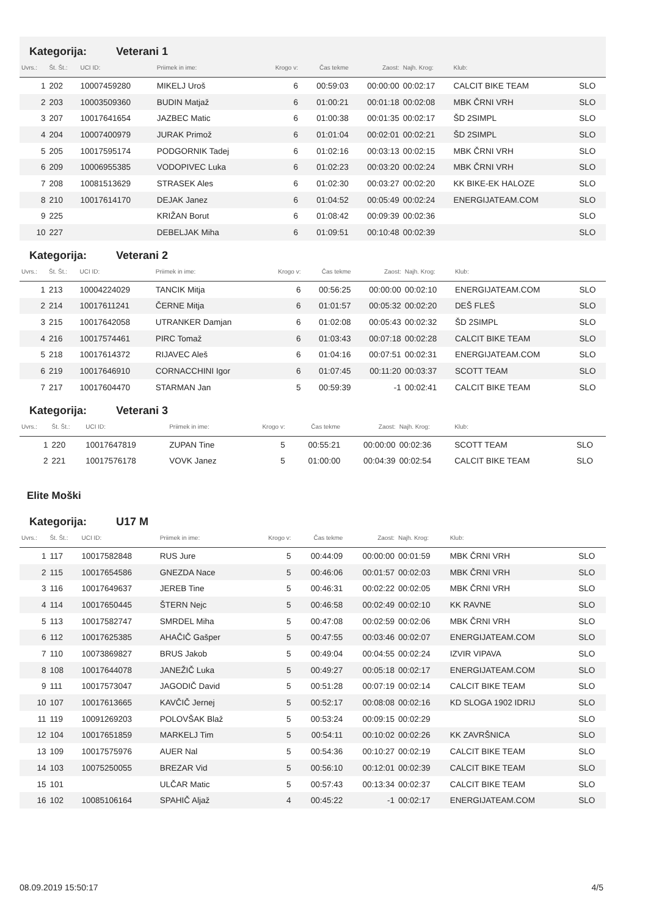Kategorija: Veterani 1
| Uvrs.: | Št. Št.: | UCI ID: | Priimek in ime: | Krogo v: | Čas tekme | Zaost: | Najh. Krog: | Klub: | |
| --- | --- | --- | --- | --- | --- | --- | --- | --- | --- |
| 1 | 202 | 10007459280 | MIKELJ Uroš | 6 | 00:59:03 | 00:00:00 | 00:02:17 | CALCIT BIKE TEAM | SLO |
| 2 | 203 | 10003509360 | BUDIN Matjaž | 6 | 01:00:21 | 00:01:18 | 00:02:08 | MBK ČRNI VRH | SLO |
| 3 | 207 | 10017641654 | JAZBEC Matic | 6 | 01:00:38 | 00:01:35 | 00:02:17 | ŠD 2SIMPL | SLO |
| 4 | 204 | 10007400979 | JURAK Primož | 6 | 01:01:04 | 00:02:01 | 00:02:21 | ŠD 2SIMPL | SLO |
| 5 | 205 | 10017595174 | PODGORNIK Tadej | 6 | 01:02:16 | 00:03:13 | 00:02:15 | MBK ČRNI VRH | SLO |
| 6 | 209 | 10006955385 | VODOPIVEC Luka | 6 | 01:02:23 | 00:03:20 | 00:02:24 | MBK ČRNI VRH | SLO |
| 7 | 208 | 10081513629 | STRASEK Ales | 6 | 01:02:30 | 00:03:27 | 00:02:20 | KK BIKE-EK HALOZE | SLO |
| 8 | 210 | 10017614170 | DEJAK Janez | 6 | 01:04:52 | 00:05:49 | 00:02:24 | ENERGIJATEAM.COM | SLO |
| 9 | 225 | | KRIŽAN Borut | 6 | 01:08:42 | 00:09:39 | 00:02:36 | | SLO |
| 10 | 227 | | DEBELJAK Miha | 6 | 01:09:51 | 00:10:48 | 00:02:39 | | SLO |
Kategorija: Veterani 2
| Uvrs.: | Št. Št.: | UCI ID: | Priimek in ime: | Krogo v: | Čas tekme | Zaost: | Najh. Krog: | Klub: | |
| --- | --- | --- | --- | --- | --- | --- | --- | --- | --- |
| 1 | 213 | 10004224029 | TANCIK Mitja | 6 | 00:56:25 | 00:00:00 | 00:02:10 | ENERGIJATEAM.COM | SLO |
| 2 | 214 | 10017611241 | ČERNE Mitja | 6 | 01:01:57 | 00:05:32 | 00:02:20 | DEŠ FLEŠ | SLO |
| 3 | 215 | 10017642058 | UTRANKER Damjan | 6 | 01:02:08 | 00:05:43 | 00:02:32 | ŠD 2SIMPL | SLO |
| 4 | 216 | 10017574461 | PIRC Tomaž | 6 | 01:03:43 | 00:07:18 | 00:02:28 | CALCIT BIKE TEAM | SLO |
| 5 | 218 | 10017614372 | RIJAVEC Aleš | 6 | 01:04:16 | 00:07:51 | 00:02:31 | ENERGIJATEAM.COM | SLO |
| 6 | 219 | 10017646910 | CORNACCHINI Igor | 6 | 01:07:45 | 00:11:20 | 00:03:37 | SCOTT TEAM | SLO |
| 7 | 217 | 10017604470 | STARMAN Jan | 5 | 00:59:39 | -1 | 00:02:41 | CALCIT BIKE TEAM | SLO |
Kategorija: Veterani 3
| Uvrs.: | Št. Št.: | UCI ID: | Priimek in ime: | Krogo v: | Čas tekme | Zaost: | Najh. Krog: | Klub: | |
| --- | --- | --- | --- | --- | --- | --- | --- | --- | --- |
| 1 | 220 | 10017647819 | ZUPAN Tine | 5 | 00:55:21 | 00:00:00 | 00:02:36 | SCOTT TEAM | SLO |
| 2 | 221 | 10017576178 | VOVK Janez | 5 | 01:00:00 | 00:04:39 | 00:02:54 | CALCIT BIKE TEAM | SLO |
Elite Moški
Kategorija: U17 M
| Uvrs.: | Št. Št.: | UCI ID: | Priimek in ime: | Krogo v: | Čas tekme | Zaost: | Najh. Krog: | Klub: | |
| --- | --- | --- | --- | --- | --- | --- | --- | --- | --- |
| 1 | 117 | 10017582848 | RUS Jure | 5 | 00:44:09 | 00:00:00 | 00:01:59 | MBK ČRNI VRH | SLO |
| 2 | 115 | 10017654586 | GNEZDA Nace | 5 | 00:46:06 | 00:01:57 | 00:02:03 | MBK ČRNI VRH | SLO |
| 3 | 116 | 10017649637 | JEREB Tine | 5 | 00:46:31 | 00:02:22 | 00:02:05 | MBK ČRNI VRH | SLO |
| 4 | 114 | 10017650445 | ŠTERN Nejc | 5 | 00:46:58 | 00:02:49 | 00:02:10 | KK RAVNE | SLO |
| 5 | 113 | 10017582747 | SMRDEL Miha | 5 | 00:47:08 | 00:02:59 | 00:02:06 | MBK ČRNI VRH | SLO |
| 6 | 112 | 10017625385 | AHAČIČ Gašper | 5 | 00:47:55 | 00:03:46 | 00:02:07 | ENERGIJATEAM.COM | SLO |
| 7 | 110 | 10073869827 | BRUS Jakob | 5 | 00:49:04 | 00:04:55 | 00:02:24 | IZVIR VIPAVA | SLO |
| 8 | 108 | 10017644078 | JANEŽIČ Luka | 5 | 00:49:27 | 00:05:18 | 00:02:17 | ENERGIJATEAM.COM | SLO |
| 9 | 111 | 10017573047 | JAGODIČ David | 5 | 00:51:28 | 00:07:19 | 00:02:14 | CALCIT BIKE TEAM | SLO |
| 10 | 107 | 10017613665 | KAVČIČ Jernej | 5 | 00:52:17 | 00:08:08 | 00:02:16 | KD SLOGA 1902 IDRIJ | SLO |
| 11 | 119 | 10091269203 | POLOVŠAK Blaž | 5 | 00:53:24 | 00:09:15 | 00:02:29 | | SLO |
| 12 | 104 | 10017651859 | MARKELJ Tim | 5 | 00:54:11 | 00:10:02 | 00:02:26 | KK ZAVRŠNICA | SLO |
| 13 | 109 | 10017575976 | AUER Nal | 5 | 00:54:36 | 00:10:27 | 00:02:19 | CALCIT BIKE TEAM | SLO |
| 14 | 103 | 10075250055 | BREZAR Vid | 5 | 00:56:10 | 00:12:01 | 00:02:39 | CALCIT BIKE TEAM | SLO |
| 15 | 101 | | ULČAR Matic | 5 | 00:57:43 | 00:13:34 | 00:02:37 | CALCIT BIKE TEAM | SLO |
| 16 | 102 | 10085106164 | SPAHIČ Aljaž | 4 | 00:45:22 | -1 | 00:02:17 | ENERGIJATEAM.COM | SLO |
08.09.2019 15:50:17 4/5